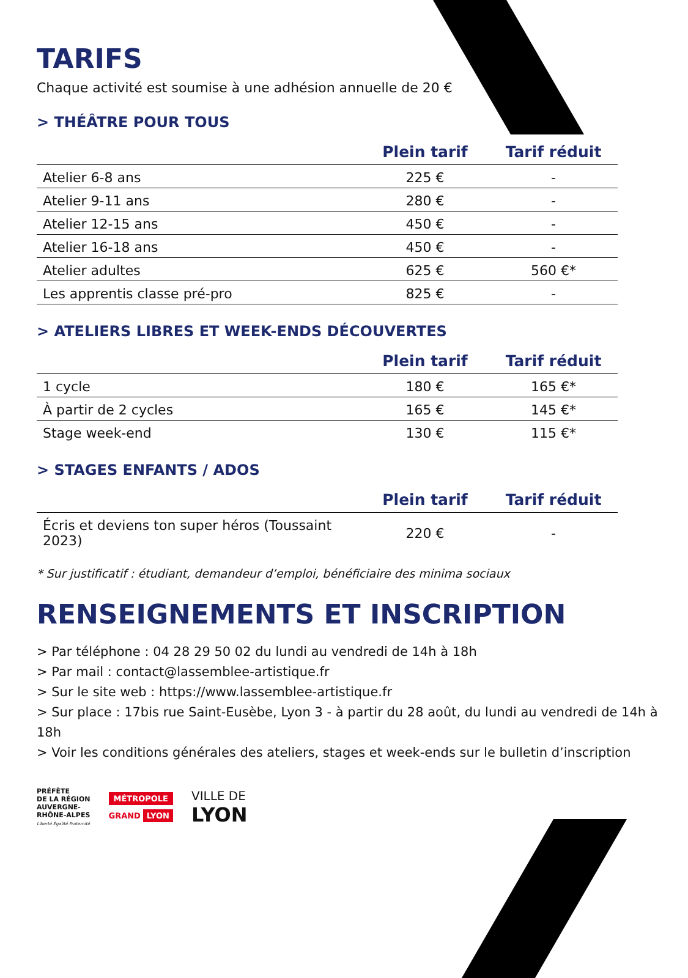TARIFS
Chaque activité est soumise à une adhésion annuelle de 20 €
> THÉÂTRE POUR TOUS
| | Plein tarif | Tarif réduit |
| --- | --- | --- |
| Atelier 6-8 ans | 225 € | - |
| Atelier 9-11 ans | 280 € | - |
| Atelier 12-15 ans | 450 € | - |
| Atelier 16-18 ans | 450 € | - |
| Atelier adultes | 625 € | 560 €* |
| Les apprentis classe pré-pro | 825 € | - |
> ATELIERS LIBRES ET WEEK-ENDS DÉCOUVERTES
| | Plein tarif | Tarif réduit |
| --- | --- | --- |
| 1 cycle | 180 € | 165 €* |
| À partir de 2 cycles | 165 € | 145 €* |
| Stage week-end | 130 € | 115 €* |
> STAGES ENFANTS / ADOS
| | Plein tarif | Tarif réduit |
| --- | --- | --- |
| Écris et deviens ton super héros (Toussaint 2023) | 220 € | - |
* Sur justificatif : étudiant, demandeur d’emploi, bénéficiaire des minima sociaux
RENSEIGNEMENTS ET INSCRIPTION
> Par téléphone : 04 28 29 50 02 du lundi au vendredi de 14h à 18h
> Par mail : contact@lassemblee-artistique.fr
> Sur le site web : https://www.lassemblee-artistique.fr
> Sur place : 17bis rue Saint-Eusèbe, Lyon 3 - à partir du 28 août, du lundi au vendredi de 14h à 18h
> Voir les conditions générales des ateliers, stages et week-ends sur le bulletin d’inscription
PRÉFÈTE
DE LA RÉGION
AUVERGNE-
RHÔNE-ALPES
Liberté Égalité Fraternité
MÉTROPOLE
GRAND LYON
VILLE DE
LYON